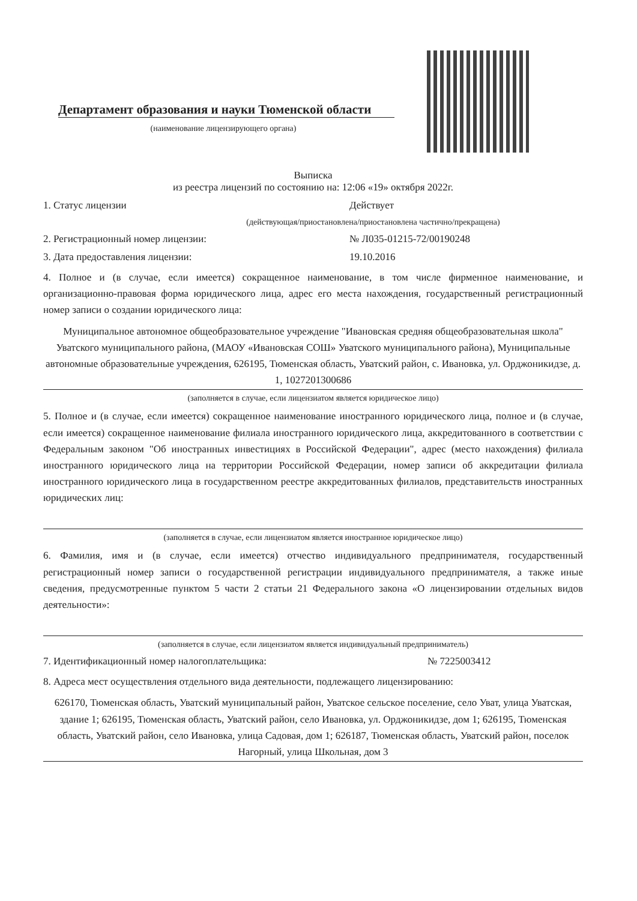Департамент образования и науки Тюменской области
(наименование лицензирующего органа)
Выписка
из реестра лицензий по состоянию на: 12:06 «19» октября 2022г.
1. Статус лицензии Действует
(действующая/приостановлена/приостановлена частично/прекращена)
2. Регистрационный номер лицензии: № Л035-01215-72/00190248
3. Дата предоставления лицензии: 19.10.2016
4. Полное и (в случае, если имеется) сокращенное наименование, в том числе фирменное наименование, и организационно-правовая форма юридического лица, адрес его места нахождения, государственный регистрационный номер записи о создании юридического лица:
Муниципальное автономное общеобразовательное учреждение "Ивановская средняя общеобразовательная школа" Уватского муниципального района, (МАОУ «Ивановская СОШ» Уватского муниципального района), Муниципальные автономные образовательные учреждения, 626195, Тюменская область, Уватский район, с. Ивановка, ул. Орджоникидзе, д. 1, 1027201300686
(заполняется в случае, если лицензиатом является юридическое лицо)
5. Полное и (в случае, если имеется) сокращенное наименование иностранного юридического лица, полное и (в случае, если имеется) сокращенное наименование филиала иностранного юридического лица, аккредитованного в соответствии с Федеральным законом "Об иностранных инвестициях в Российской Федерации", адрес (место нахождения) филиала иностранного юридического лица на территории Российской Федерации, номер записи об аккредитации филиала иностранного юридического лица в государственном реестре аккредитованных филиалов, представительств иностранных юридических лиц:
(заполняется в случае, если лицензиатом является иностранное юридическое лицо)
6. Фамилия, имя и (в случае, если имеется) отчество индивидуального предпринимателя, государственный регистрационный номер записи о государственной регистрации индивидуального предпринимателя, а также иные сведения, предусмотренные пунктом 5 части 2 статьи 21 Федерального закона «О лицензировании отдельных видов деятельности»:
(заполняется в случае, если лицензиатом является индивидуальный предприниматель)
7. Идентификационный номер налогоплательщика: № 7225003412
8. Адреса мест осуществления отдельного вида деятельности, подлежащего лицензированию:
626170, Тюменская область, Уватский муниципальный район, Уватское сельское поселение, село Уват, улица Уватская, здание 1; 626195, Тюменская область, Уватский район, село Ивановка, ул. Орджоникидзе, дом 1; 626195, Тюменская область, Уватский район, село Ивановка, улица Садовая, дом 1; 626187, Тюменская область, Уватский район, поселок Нагорный, улица Школьная, дом 3